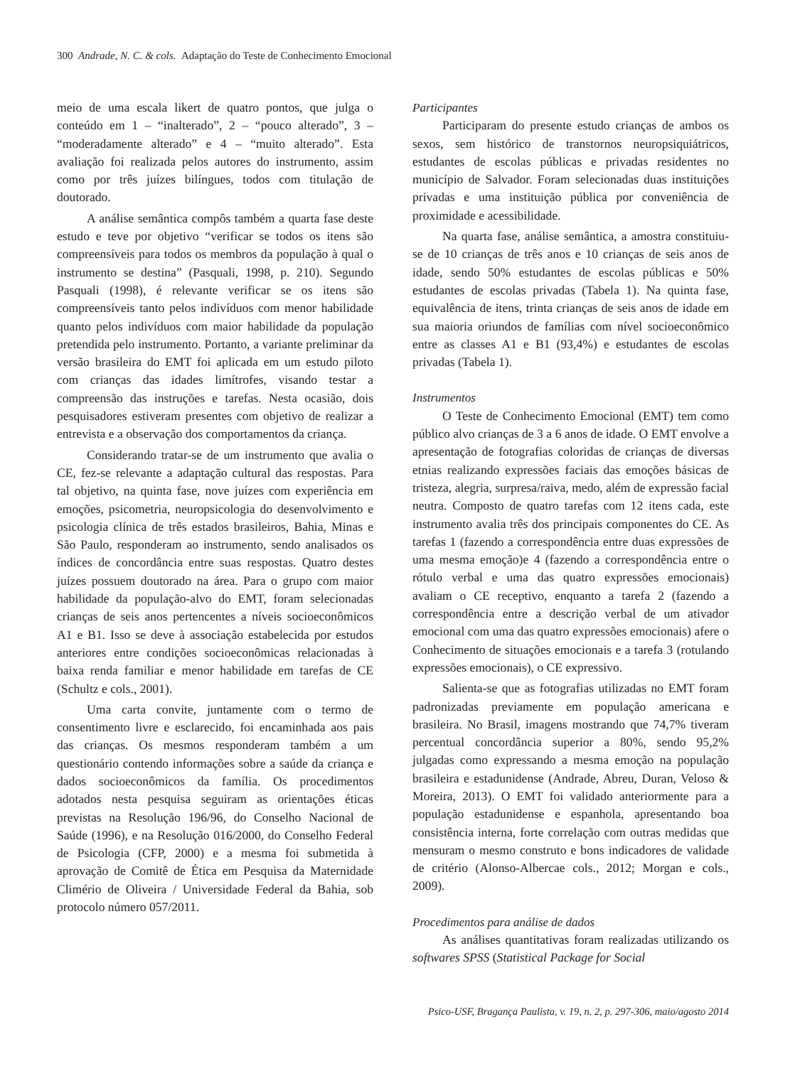300 Andrade, N. C. & cols. Adaptação do Teste de Conhecimento Emocional
meio de uma escala likert de quatro pontos, que julga o conteúdo em 1 – “inalterado”, 2 – “pouco alterado”, 3 – “moderadamente alterado” e 4 – “muito alterado”. Esta avaliação foi realizada pelos autores do instrumento, assim como por três juízes bilíngues, todos com titulação de doutorado.
A análise semântica compôs também a quarta fase deste estudo e teve por objetivo “verificar se todos os itens são compreensíveis para todos os membros da população à qual o instrumento se destina” (Pasquali, 1998, p. 210). Segundo Pasquali (1998), é relevante verificar se os itens são compreensíveis tanto pelos indivíduos com menor habilidade quanto pelos indivíduos com maior habilidade da população pretendida pelo instrumento. Portanto, a variante preliminar da versão brasileira do EMT foi aplicada em um estudo piloto com crianças das idades limítrofes, visando testar a compreensão das instruções e tarefas. Nesta ocasião, dois pesquisadores estiveram presentes com objetivo de realizar a entrevista e a observação dos comportamentos da criança.
Considerando tratar-se de um instrumento que avalia o CE, fez-se relevante a adaptação cultural das respostas. Para tal objetivo, na quinta fase, nove juízes com experiência em emoções, psicometria, neuropsicologia do desenvolvimento e psicologia clínica de três estados brasileiros, Bahia, Minas e São Paulo, responderam ao instrumento, sendo analisados os índices de concordância entre suas respostas. Quatro destes juízes possuem doutorado na área. Para o grupo com maior habilidade da população-alvo do EMT, foram selecionadas crianças de seis anos pertencentes a níveis socioeconômicos A1 e B1. Isso se deve à associação estabelecida por estudos anteriores entre condições socioeconômicas relacionadas à baixa renda familiar e menor habilidade em tarefas de CE (Schultz e cols., 2001).
Uma carta convite, juntamente com o termo de consentimento livre e esclarecido, foi encaminhada aos pais das crianças. Os mesmos responderam também a um questionário contendo informações sobre a saúde da criança e dados socioeconômicos da família. Os procedimentos adotados nesta pesquisa seguiram as orientações éticas previstas na Resolução 196/96, do Conselho Nacional de Saúde (1996), e na Resolução 016/2000, do Conselho Federal de Psicologia (CFP, 2000) e a mesma foi submetida à aprovação de Comitê de Ética em Pesquisa da Maternidade Climério de Oliveira / Universidade Federal da Bahia, sob protocolo número 057/2011.
Participantes
Participaram do presente estudo crianças de ambos os sexos, sem histórico de transtornos neuropsiquiátricos, estudantes de escolas públicas e privadas residentes no município de Salvador. Foram selecionadas duas instituições privadas e uma instituição pública por conveniência de proximidade e acessibilidade.
Na quarta fase, análise semântica, a amostra constituiu-se de 10 crianças de três anos e 10 crianças de seis anos de idade, sendo 50% estudantes de escolas públicas e 50% estudantes de escolas privadas (Tabela 1). Na quinta fase, equivalência de itens, trinta crianças de seis anos de idade em sua maioria oriundos de famílias com nível socioeconômico entre as classes A1 e B1 (93,4%) e estudantes de escolas privadas (Tabela 1).
Instrumentos
O Teste de Conhecimento Emocional (EMT) tem como público alvo crianças de 3 a 6 anos de idade. O EMT envolve a apresentação de fotografias coloridas de crianças de diversas etnias realizando expressões faciais das emoções básicas de tristeza, alegria, surpresa/raiva, medo, além de expressão facial neutra. Composto de quatro tarefas com 12 itens cada, este instrumento avalia três dos principais componentes do CE. As tarefas 1 (fazendo a correspondência entre duas expressões de uma mesma emoção)e 4 (fazendo a correspondência entre o rótulo verbal e uma das quatro expressões emocionais) avaliam o CE receptivo, enquanto a tarefa 2 (fazendo a correspondência entre a descrição verbal de um ativador emocional com uma das quatro expressões emocionais) afere o Conhecimento de situações emocionais e a tarefa 3 (rotulando expressões emocionais), o CE expressivo.
Salienta-se que as fotografias utilizadas no EMT foram padronizadas previamente em população americana e brasileira. No Brasil, imagens mostrando que 74,7% tiveram percentual concordância superior a 80%, sendo 95,2% julgadas como expressando a mesma emoção na população brasileira e estadunidense (Andrade, Abreu, Duran, Veloso & Moreira, 2013). O EMT foi validado anteriormente para a população estadunidense e espanhola, apresentando boa consistência interna, forte correlação com outras medidas que mensuram o mesmo construto e bons indicadores de validade de critério (Alonso-Albercae cols., 2012; Morgan e cols., 2009).
Procedimentos para análise de dados
As análises quantitativas foram realizadas utilizando os softwares SPSS (Statistical Package for Social
Psico-USF, Bragança Paulista, v. 19, n. 2, p. 297-306, maio/agosto 2014